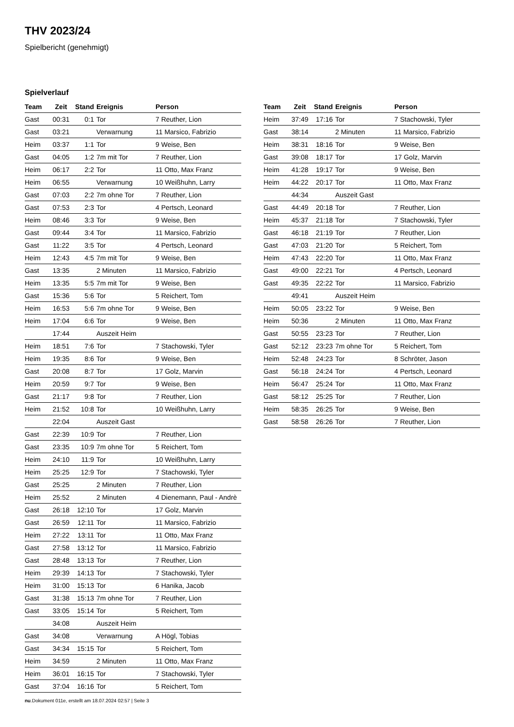THV 2023/24
Spielbericht (genehmigt)
Spielverlauf
| Team | Zeit | Stand | Ereignis | Person |
| --- | --- | --- | --- | --- |
| Gast | 00:31 | 0:1 | Tor | 7 Reuther, Lion |
| Gast | 03:21 | | Verwarnung | 11 Marsico, Fabrizio |
| Heim | 03:37 | 1:1 | Tor | 9 Weise, Ben |
| Gast | 04:05 | 1:2 | 7m mit Tor | 7 Reuther, Lion |
| Heim | 06:17 | 2:2 | Tor | 11 Otto, Max Franz |
| Heim | 06:55 | | Verwarnung | 10 Weißhuhn, Larry |
| Gast | 07:03 | 2:2 | 7m ohne Tor | 7 Reuther, Lion |
| Gast | 07:53 | 2:3 | Tor | 4 Pertsch, Leonard |
| Heim | 08:46 | 3:3 | Tor | 9 Weise, Ben |
| Gast | 09:44 | 3:4 | Tor | 11 Marsico, Fabrizio |
| Gast | 11:22 | 3:5 | Tor | 4 Pertsch, Leonard |
| Heim | 12:43 | 4:5 | 7m mit Tor | 9 Weise, Ben |
| Gast | 13:35 | | 2 Minuten | 11 Marsico, Fabrizio |
| Heim | 13:35 | 5:5 | 7m mit Tor | 9 Weise, Ben |
| Gast | 15:36 | 5:6 | Tor | 5 Reichert, Tom |
| Heim | 16:53 | 5:6 | 7m ohne Tor | 9 Weise, Ben |
| Heim | 17:04 | 6:6 | Tor | 9 Weise, Ben |
| | 17:44 | | Auszeit Heim | |
| Heim | 18:51 | 7:6 | Tor | 7 Stachowski, Tyler |
| Heim | 19:35 | 8:6 | Tor | 9 Weise, Ben |
| Gast | 20:08 | 8:7 | Tor | 17 Golz, Marvin |
| Heim | 20:59 | 9:7 | Tor | 9 Weise, Ben |
| Gast | 21:17 | 9:8 | Tor | 7 Reuther, Lion |
| Heim | 21:52 | 10:8 | Tor | 10 Weißhuhn, Larry |
| | 22:04 | | Auszeit Gast | |
| Gast | 22:39 | 10:9 | Tor | 7 Reuther, Lion |
| Gast | 23:35 | 10:9 | 7m ohne Tor | 5 Reichert, Tom |
| Heim | 24:10 | 11:9 | Tor | 10 Weißhuhn, Larry |
| Heim | 25:25 | 12:9 | Tor | 7 Stachowski, Tyler |
| Gast | 25:25 | | 2 Minuten | 7 Reuther, Lion |
| Heim | 25:52 | | 2 Minuten | 4 Dienemann, Paul - Andrè |
| Gast | 26:18 | 12:10 | Tor | 17 Golz, Marvin |
| Gast | 26:59 | 12:11 | Tor | 11 Marsico, Fabrizio |
| Heim | 27:22 | 13:11 | Tor | 11 Otto, Max Franz |
| Gast | 27:58 | 13:12 | Tor | 11 Marsico, Fabrizio |
| Gast | 28:48 | 13:13 | Tor | 7 Reuther, Lion |
| Heim | 29:39 | 14:13 | Tor | 7 Stachowski, Tyler |
| Heim | 31:00 | 15:13 | Tor | 6 Hanika, Jacob |
| Gast | 31:38 | 15:13 | 7m ohne Tor | 7 Reuther, Lion |
| Gast | 33:05 | 15:14 | Tor | 5 Reichert, Tom |
| | 34:08 | | Auszeit Heim | |
| Gast | 34:08 | | Verwarnung | A Högl, Tobias |
| Gast | 34:34 | 15:15 | Tor | 5 Reichert, Tom |
| Heim | 34:59 | | 2 Minuten | 11 Otto, Max Franz |
| Heim | 36:01 | 16:15 | Tor | 7 Stachowski, Tyler |
| Gast | 37:04 | 16:16 | Tor | 5 Reichert, Tom |
| Team | Zeit | Stand | Ereignis | Person |
| --- | --- | --- | --- | --- |
| Heim | 37:49 | 17:16 | Tor | 7 Stachowski, Tyler |
| Gast | 38:14 | | 2 Minuten | 11 Marsico, Fabrizio |
| Heim | 38:31 | 18:16 | Tor | 9 Weise, Ben |
| Gast | 39:08 | 18:17 | Tor | 17 Golz, Marvin |
| Heim | 41:28 | 19:17 | Tor | 9 Weise, Ben |
| Heim | 44:22 | 20:17 | Tor | 11 Otto, Max Franz |
| | 44:34 | | Auszeit Gast | |
| Gast | 44:49 | 20:18 | Tor | 7 Reuther, Lion |
| Heim | 45:37 | 21:18 | Tor | 7 Stachowski, Tyler |
| Gast | 46:18 | 21:19 | Tor | 7 Reuther, Lion |
| Gast | 47:03 | 21:20 | Tor | 5 Reichert, Tom |
| Heim | 47:43 | 22:20 | Tor | 11 Otto, Max Franz |
| Gast | 49:00 | 22:21 | Tor | 4 Pertsch, Leonard |
| Gast | 49:35 | 22:22 | Tor | 11 Marsico, Fabrizio |
| | 49:41 | | Auszeit Heim | |
| Heim | 50:05 | 23:22 | Tor | 9 Weise, Ben |
| Heim | 50:36 | | 2 Minuten | 11 Otto, Max Franz |
| Gast | 50:55 | 23:23 | Tor | 7 Reuther, Lion |
| Gast | 52:12 | 23:23 | 7m ohne Tor | 5 Reichert, Tom |
| Heim | 52:48 | 24:23 | Tor | 8 Schröter, Jason |
| Gast | 56:18 | 24:24 | Tor | 4 Pertsch, Leonard |
| Heim | 56:47 | 25:24 | Tor | 11 Otto, Max Franz |
| Gast | 58:12 | 25:25 | Tor | 7 Reuther, Lion |
| Heim | 58:35 | 26:25 | Tor | 9 Weise, Ben |
| Gast | 58:58 | 26:26 | Tor | 7 Reuther, Lion |
nu.Dokument 011e, erstellt am 18.07.2024 02:57 | Seite 3